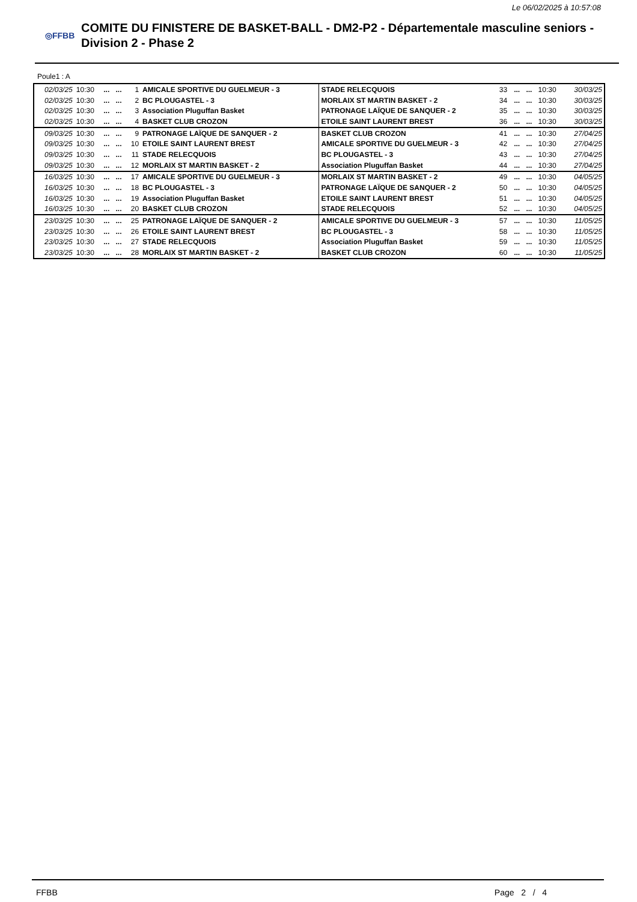Le 06/02/2025 à 10:57:08
◎FFBB
COMITE DU FINISTERE DE BASKET-BALL - DM2-P2 - Départementale masculine seniors - Division 2 - Phase 2
Poule1 : A
| 02/03/25 | 10:30 | ... | ... | 1 | AMICALE SPORTIVE DU GUELMEUR - 3 | STADE RELECQUOIS | 33 | ... | ... | 10:30 | 30/03/25 |
| 02/03/25 | 10:30 | ... | ... | 2 | BC PLOUGASTEL - 3 | MORLAIX ST MARTIN BASKET - 2 | 34 | ... | ... | 10:30 | 30/03/25 |
| 02/03/25 | 10:30 | ... | ... | 3 | Association Pluguffan Basket | PATRONAGE LAÏQUE DE SANQUER - 2 | 35 | ... | ... | 10:30 | 30/03/25 |
| 02/03/25 | 10:30 | ... | ... | 4 | BASKET CLUB CROZON | ETOILE SAINT LAURENT BREST | 36 | ... | ... | 10:30 | 30/03/25 |
| 09/03/25 | 10:30 | ... | ... | 9 | PATRONAGE LAÏQUE DE SANQUER - 2 | BASKET CLUB CROZON | 41 | ... | ... | 10:30 | 27/04/25 |
| 09/03/25 | 10:30 | ... | ... | 10 | ETOILE SAINT LAURENT BREST | AMICALE SPORTIVE DU GUELMEUR - 3 | 42 | ... | ... | 10:30 | 27/04/25 |
| 09/03/25 | 10:30 | ... | ... | 11 | STADE RELECQUOIS | BC PLOUGASTEL - 3 | 43 | ... | ... | 10:30 | 27/04/25 |
| 09/03/25 | 10:30 | ... | ... | 12 | MORLAIX ST MARTIN BASKET - 2 | Association Pluguffan Basket | 44 | ... | ... | 10:30 | 27/04/25 |
| 16/03/25 | 10:30 | ... | ... | 17 | AMICALE SPORTIVE DU GUELMEUR - 3 | MORLAIX ST MARTIN BASKET - 2 | 49 | ... | ... | 10:30 | 04/05/25 |
| 16/03/25 | 10:30 | ... | ... | 18 | BC PLOUGASTEL - 3 | PATRONAGE LAÏQUE DE SANQUER - 2 | 50 | ... | ... | 10:30 | 04/05/25 |
| 16/03/25 | 10:30 | ... | ... | 19 | Association Pluguffan Basket | ETOILE SAINT LAURENT BREST | 51 | ... | ... | 10:30 | 04/05/25 |
| 16/03/25 | 10:30 | ... | ... | 20 | BASKET CLUB CROZON | STADE RELECQUOIS | 52 | ... | ... | 10:30 | 04/05/25 |
| 23/03/25 | 10:30 | ... | ... | 25 | PATRONAGE LAÏQUE DE SANQUER - 2 | AMICALE SPORTIVE DU GUELMEUR - 3 | 57 | ... | ... | 10:30 | 11/05/25 |
| 23/03/25 | 10:30 | ... | ... | 26 | ETOILE SAINT LAURENT BREST | BC PLOUGASTEL - 3 | 58 | ... | ... | 10:30 | 11/05/25 |
| 23/03/25 | 10:30 | ... | ... | 27 | STADE RELECQUOIS | Association Pluguffan Basket | 59 | ... | ... | 10:30 | 11/05/25 |
| 23/03/25 | 10:30 | ... | ... | 28 | MORLAIX ST MARTIN BASKET - 2 | BASKET CLUB CROZON | 60 | ... | ... | 10:30 | 11/05/25 |
FFBB Page 2 / 4